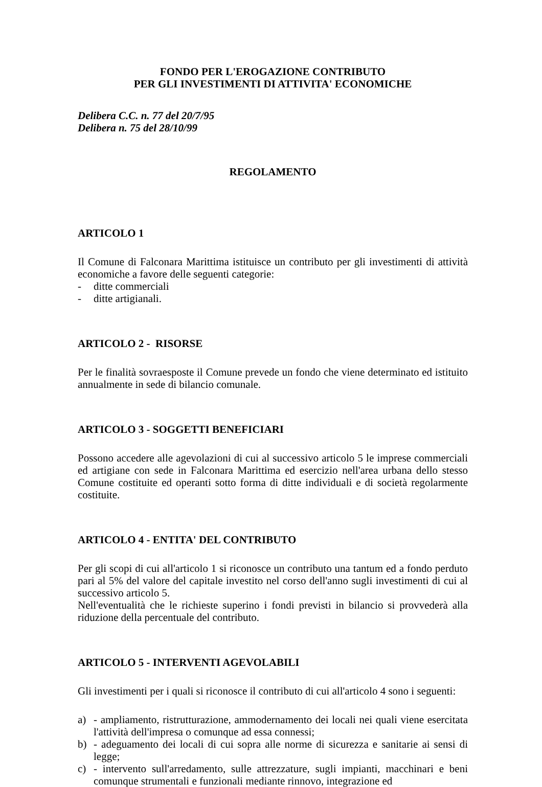FONDO PER L'EROGAZIONE CONTRIBUTO
PER GLI INVESTIMENTI DI ATTIVITA' ECONOMICHE
Delibera C.C. n. 77 del 20/7/95
Delibera n. 75 del 28/10/99
REGOLAMENTO
ARTICOLO 1
Il Comune di Falconara Marittima istituisce un contributo per gli investimenti di attività economiche a favore delle seguenti categorie:
- ditte commerciali
- ditte artigianali.
ARTICOLO 2 - RISORSE
Per le finalità sovraesposte il Comune prevede un fondo che viene determinato ed istituito annualmente in sede di bilancio comunale.
ARTICOLO 3 - SOGGETTI BENEFICIARI
Possono accedere alle agevolazioni di cui al successivo articolo 5 le imprese commerciali ed artigiane con sede in Falconara Marittima ed esercizio nell'area urbana dello stesso Comune costituite ed operanti sotto forma di ditte individuali e di società regolarmente costituite.
ARTICOLO 4 - ENTITA' DEL CONTRIBUTO
Per gli scopi di cui all'articolo 1 si riconosce un contributo una tantum ed a fondo perduto pari al 5% del valore del capitale investito nel corso dell'anno sugli investimenti di cui al successivo articolo 5.
Nell'eventualità che le richieste superino i fondi previsti in bilancio si provvederà alla riduzione della percentuale del contributo.
ARTICOLO 5 - INTERVENTI AGEVOLABILI
Gli investimenti per i quali si riconosce il contributo di cui all'articolo 4 sono i seguenti:
a) - ampliamento, ristrutturazione, ammodernamento dei locali nei quali viene esercitata l'attività dell'impresa o comunque ad essa connessi;
b) - adeguamento dei locali di cui sopra alle norme di sicurezza e sanitarie ai sensi di legge;
c) - intervento sull'arredamento, sulle attrezzature, sugli impianti, macchinari e beni comunque strumentali e funzionali mediante rinnovo, integrazione ed